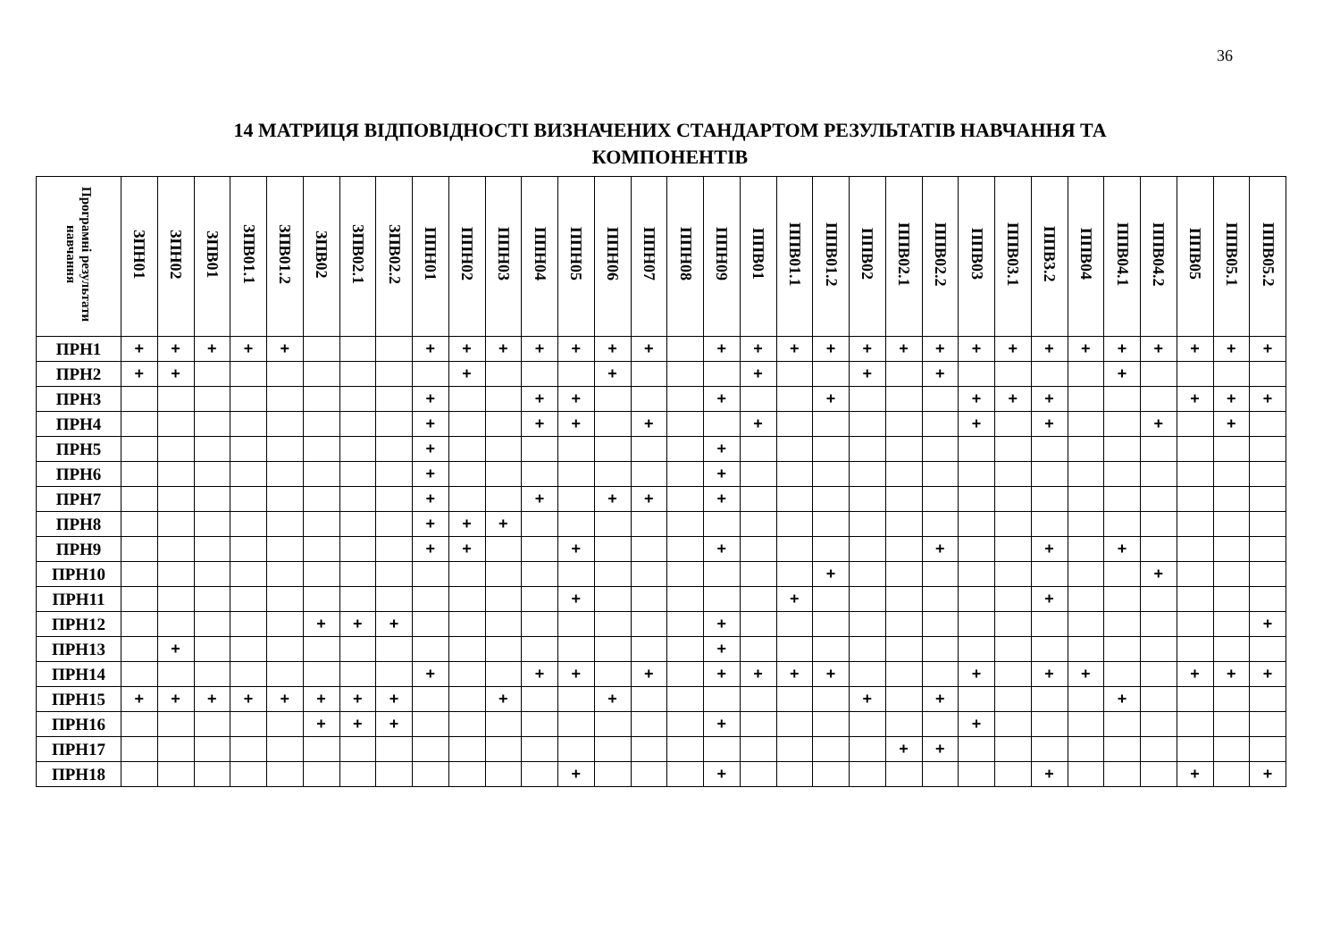36
14 МАТРИЦЯ ВІДПОВІДНОСТІ ВИЗНАЧЕНИХ СТАНДАРТОМ РЕЗУЛЬТАТІВ НАВЧАННЯ ТА
КОМПОНЕНТІВ
| Програмні результати навчання | ЗПН01 | ЗПН02 | ЗПВ01 | ЗПВ01.1 | ЗПВ01.2 | ЗПВ02 | ЗПВ02.1 | ЗПВ02.2 | ППН01 | ППН02 | ППН03 | ППН04 | ППН05 | ППН06 | ППН07 | ППН08 | ППН09 | ППВ01 | ППВ01.1 | ППВ01.2 | ППВ02 | ППВ02.1 | ППВ02.2 | ППВ03 | ППВ03.1 | ППВ3.2 | ППВ04 | ППВ04.1 | ППВ04.2 | ППВ05 | ППВ05.1 | ППВ05.2 |
| --- | --- | --- | --- | --- | --- | --- | --- | --- | --- | --- | --- | --- | --- | --- | --- | --- | --- | --- | --- | --- | --- | --- | --- | --- | --- | --- | --- | --- | --- | --- | --- | --- |
| ПРН1 | + | + | + | + | + | | | | + | + | + | + | + | + | + | | + | + | + | + | + | + | + | + | + | + | + | + | + | + | + | + |
| ПРН2 | + | + | | | | | | | | + | | | | + | | | | + | | | + | | + | | | | | + | | | | |
| ПРН3 | | | | | | | | | + | | | + | + | | | | + | | | + | | | | + | + | + | | | | + | + | + |
| ПРН4 | | | | | | | | | + | | | + | + | | + | | | + | | | | | | + | | + | | | + | | + | |
| ПРН5 | | | | | | | | | + | | | | | | | | + | | | | | | | | | | | | | | | |
| ПРН6 | | | | | | | | | + | | | | | | | | + | | | | | | | | | | | | | | | |
| ПРН7 | | | | | | | | | + | | | + | | + | + | | + | | | | | | | | | | | | | | | |
| ПРН8 | | | | | | | | | + | + | + | | | | | | | | | | | | | | | | | | | | | |
| ПРН9 | | | | | | | | | + | + | | | + | | | | + | | | | | | + | | | + | | + | | | | |
| ПРН10 | | | | | | | | | | | | | | | | | | | | + | | | | | | | | | + | | | |
| ПРН11 | | | | | | | | | | | | | + | | | | | | + | | | | | | | + | | | | | | |
| ПРН12 | | | | | | + | + | + | | | | | | | | | + | | | | | | | | | | | | | | | + |
| ПРН13 | | + | | | | | | | | | | | | | | | + | | | | | | | | | | | | | | | |
| ПРН14 | | | | | | | | | + | | | + | + | | + | | + | + | + | + | | | | + | | + | + | | | + | + | + |
| ПРН15 | + | + | + | + | + | + | + | + | | | + | | | + | | | | | | | + | | + | | | | | + | | | | |
| ПРН16 | | | | | | + | + | + | | | | | | | | | + | | | | | | | + | | | | | | | | |
| ПРН17 | | | | | | | | | | | | | | | | | | | | | | + | + | | | | | | | | | |
| ПРН18 | | | | | | | | | | | | | + | | | | + | | | | | | | | | + | | | | + | | + |